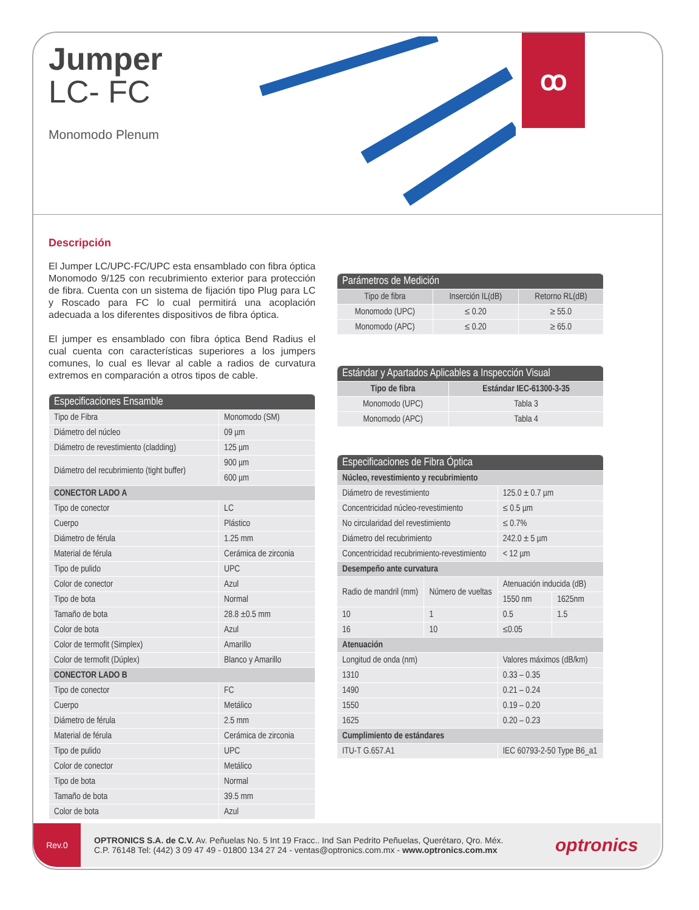Jumper
LC- FC
Monomodo Plenum
ꝏ
Descripción
El Jumper LC/UPC-FC/UPC esta ensamblado con fibra óptica Monomodo 9/125 con recubrimiento exterior para protección de fibra. Cuenta con un sistema de fijación tipo Plug para LC y Roscado para FC lo cual permitirá una acoplación adecuada a los diferentes dispositivos de fibra óptica.
El jumper es ensamblado con fibra óptica Bend Radius el cual cuenta con características superiores a los jumpers comunes, lo cual es llevar al cable a radios de curvatura extremos en comparación a otros tipos de cable.
| Especificaciones Ensamble | |
| --- | --- |
| Tipo de Fibra | Monomodo (SM) |
| Diámetro del núcleo | 09 µm |
| Diámetro de revestimiento (cladding) | 125 µm |
| Diámetro del recubrimiento (tight buffer) | 900 µm |
| | 600 µm |
| CONECTOR LADO A | |
| Tipo de conector | LC |
| Cuerpo | Plástico |
| Diámetro de férula | 1.25 mm |
| Material de férula | Cerámica de zirconia |
| Tipo de pulido | UPC |
| Color de conector | Azul |
| Tipo de bota | Normal |
| Tamaño de bota | 28.8 ±0.5 mm |
| Color de bota | Azul |
| Color de termofit (Simplex) | Amarillo |
| Color de termofit (Dúplex) | Blanco y Amarillo |
| CONECTOR LADO B | |
| Tipo de conector | FC |
| Cuerpo | Metálico |
| Diámetro de férula | 2.5 mm |
| Material de férula | Cerámica de zirconia |
| Tipo de pulido | UPC |
| Color de conector | Metálico |
| Tipo de bota | Normal |
| Tamaño de bota | 39.5 mm |
| Color de bota | Azul |
| Parámetros de Medición | | |
| --- | --- | --- |
| Tipo de fibra | Inserción IL(dB) | Retorno RL(dB) |
| Monomodo (UPC) | ≤ 0.20 | ≥ 55.0 |
| Monomodo (APC) | ≤ 0.20 | ≥ 65.0 |
| Estándar y Apartados Aplicables a Inspección Visual | |
| --- | --- |
| Tipo de fibra | Estándar IEC-61300-3-35 |
| Monomodo (UPC) | Tabla 3 |
| Monomodo (APC) | Tabla 4 |
| Especificaciones de Fibra Óptica | | | |
| --- | --- | --- | --- |
| Núcleo, revestimiento y recubrimiento | | | |
| Diámetro de revestimiento | | 125.0 ± 0.7 µm | |
| Concentricidad núcleo-revestimiento | | ≤ 0.5 µm | |
| No circularidad del revestimiento | | ≤ 0.7% | |
| Diámetro del recubrimiento | | 242.0 ± 5 µm | |
| Concentricidad recubrimiento-revestimiento | | < 12 µm | |
| Desempeño ante curvatura | | | |
| Radio de mandril (mm) | Número de vueltas | Atenuación inducida (dB) | |
| | | 1550 nm | 1625nm |
| 10 | 1 | 0.5 | 1.5 |
| 16 | 10 | ≤0.05 | |
| Atenuación | | | |
| Longitud de onda (nm) | | Valores máximos (dB/km) | |
| 1310 | | 0.33 – 0.35 | |
| 1490 | | 0.21 – 0.24 | |
| 1550 | | 0.19 – 0.20 | |
| 1625 | | 0.20 – 0.23 | |
| Cumplimiento de estándares | | | |
| ITU-T G.657.A1 | | IEC 60793-2-50 Type B6_a1 | |
Rev.0
OPTRONICS S.A. de C.V. Av. Peñuelas No. 5 Int 19 Fracc.. Ind San Pedrito Peñuelas, Querétaro, Qro. Méx.
C.P. 76148 Tel: (442) 3 09 47 49 - 01800 134 27 24 - ventas@optronics.com.mx - www.optronics.com.mx
optronics